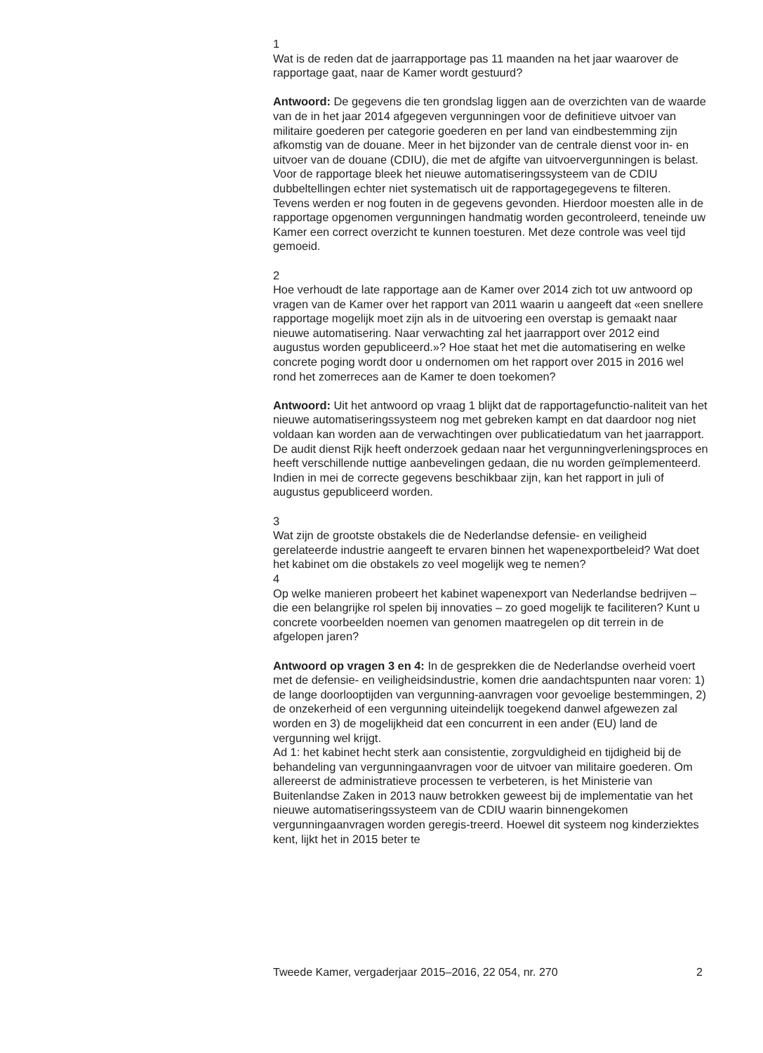1
Wat is de reden dat de jaarrapportage pas 11 maanden na het jaar waarover de rapportage gaat, naar de Kamer wordt gestuurd?
Antwoord: De gegevens die ten grondslag liggen aan de overzichten van de waarde van de in het jaar 2014 afgegeven vergunningen voor de definitieve uitvoer van militaire goederen per categorie goederen en per land van eindbestemming zijn afkomstig van de douane. Meer in het bijzonder van de centrale dienst voor in- en uitvoer van de douane (CDIU), die met de afgifte van uitvoervergunningen is belast.
Voor de rapportage bleek het nieuwe automatiseringssysteem van de CDIU dubbeltellingen echter niet systematisch uit de rapportagegegevens te filteren. Tevens werden er nog fouten in de gegevens gevonden. Hierdoor moesten alle in de rapportage opgenomen vergunningen handmatig worden gecontroleerd, teneinde uw Kamer een correct overzicht te kunnen toesturen. Met deze controle was veel tijd gemoeid.
2
Hoe verhoudt de late rapportage aan de Kamer over 2014 zich tot uw antwoord op vragen van de Kamer over het rapport van 2011 waarin u aangeeft dat «een snellere rapportage mogelijk moet zijn als in de uitvoering een overstap is gemaakt naar nieuwe automatisering. Naar verwachting zal het jaarrapport over 2012 eind augustus worden gepubliceerd.»? Hoe staat het met die automatisering en welke concrete poging wordt door u ondernomen om het rapport over 2015 in 2016 wel rond het zomerreces aan de Kamer te doen toekomen?
Antwoord: Uit het antwoord op vraag 1 blijkt dat de rapportagefunctio-naliteit van het nieuwe automatiseringssysteem nog met gebreken kampt en dat daardoor nog niet voldaan kan worden aan de verwachtingen over publicatiedatum van het jaarrapport. De audit dienst Rijk heeft onderzoek gedaan naar het vergunningverleningsproces en heeft verschillende nuttige aanbevelingen gedaan, die nu worden geïmplementeerd. Indien in mei de correcte gegevens beschikbaar zijn, kan het rapport in juli of augustus gepubliceerd worden.
3
Wat zijn de grootste obstakels die de Nederlandse defensie- en veiligheid gerelateerde industrie aangeeft te ervaren binnen het wapenexportbeleid? Wat doet het kabinet om die obstakels zo veel mogelijk weg te nemen?
4
Op welke manieren probeert het kabinet wapenexport van Nederlandse bedrijven – die een belangrijke rol spelen bij innovaties – zo goed mogelijk te faciliteren? Kunt u concrete voorbeelden noemen van genomen maatregelen op dit terrein in de afgelopen jaren?
Antwoord op vragen 3 en 4: In de gesprekken die de Nederlandse overheid voert met de defensie- en veiligheidsindustrie, komen drie aandachtspunten naar voren: 1) de lange doorlooptijden van vergunning-aanvragen voor gevoelige bestemmingen, 2) de onzekerheid of een vergunning uiteindelijk toegekend danwel afgewezen zal worden en 3) de mogelijkheid dat een concurrent in een ander (EU) land de vergunning wel krijgt.
Ad 1: het kabinet hecht sterk aan consistentie, zorgvuldigheid en tijdigheid bij de behandeling van vergunningaanvragen voor de uitvoer van militaire goederen. Om allereerst de administratieve processen te verbeteren, is het Ministerie van Buitenlandse Zaken in 2013 nauw betrokken geweest bij de implementatie van het nieuwe automatiseringssysteem van de CDIU waarin binnengekomen vergunningaanvragen worden geregis-treerd. Hoewel dit systeem nog kinderziektes kent, lijkt het in 2015 beter te
Tweede Kamer, vergaderjaar 2015–2016, 22 054, nr. 270 2